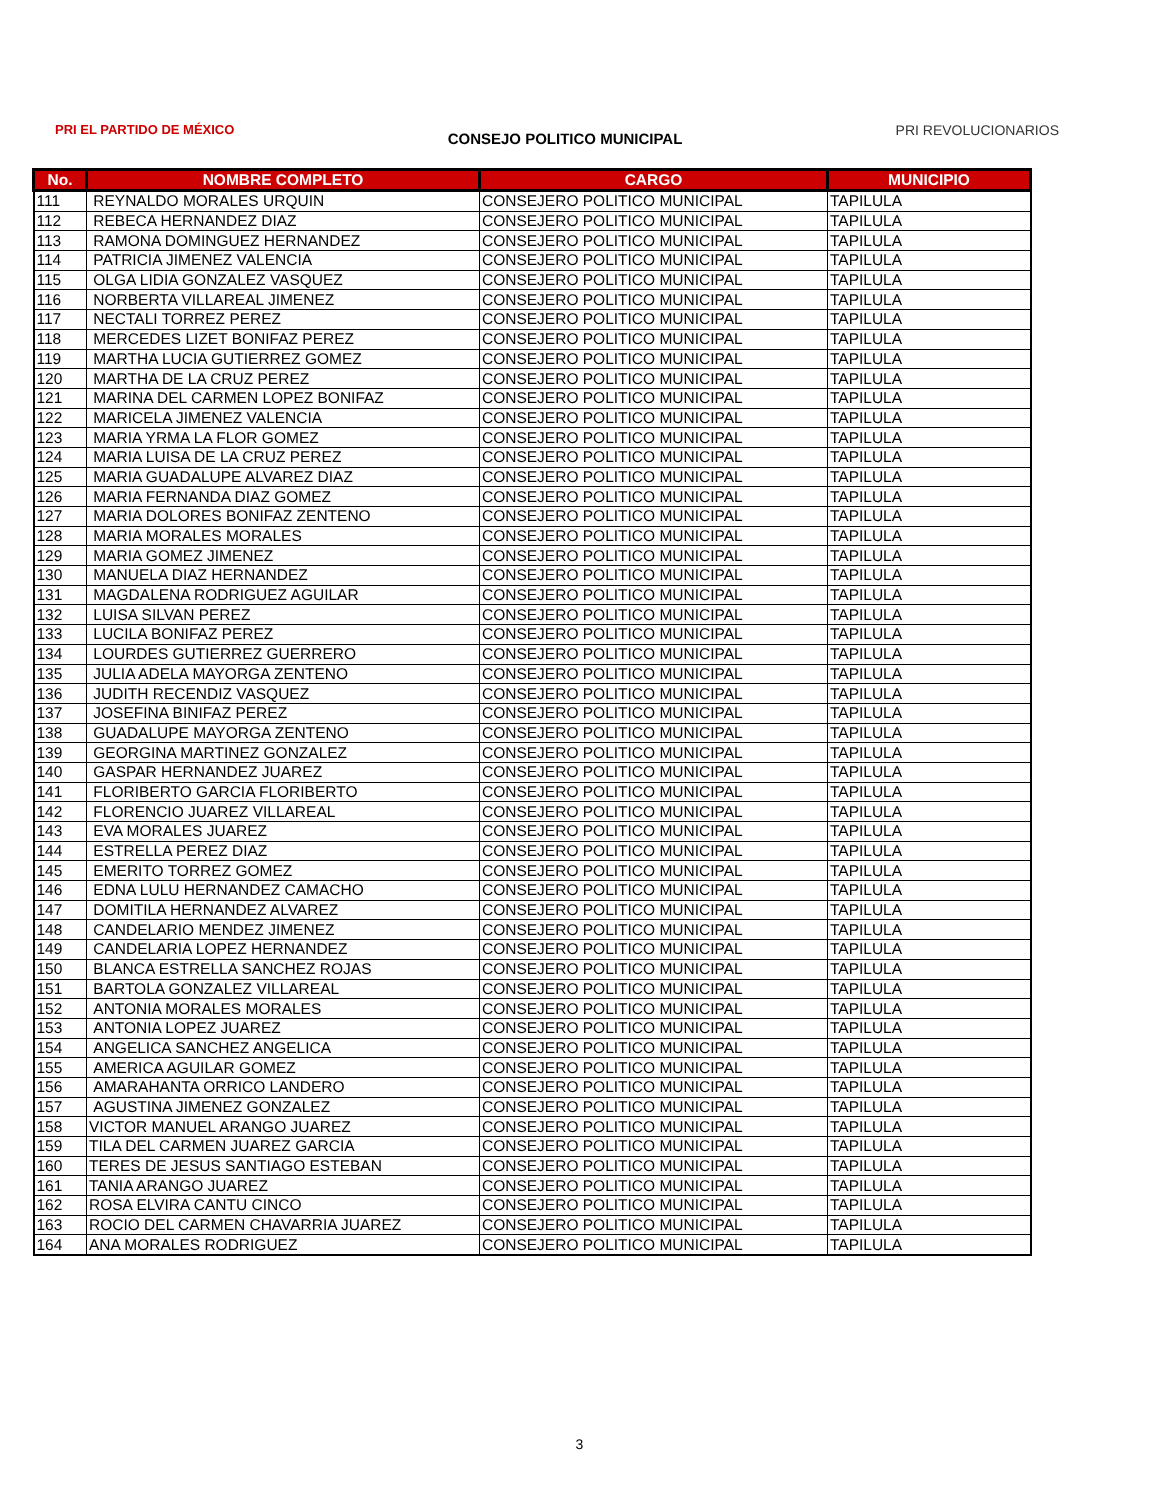PRI EL PARTIDO DE MÉXICO
CONSEJO POLITICO MUNICIPAL
PRI REVOLUCIONARIOS
| No. | NOMBRE COMPLETO | CARGO | MUNICIPIO |
| --- | --- | --- | --- |
| 111 | REYNALDO MORALES URQUIN | CONSEJERO POLITICO MUNICIPAL | TAPILULA |
| 112 | REBECA HERNANDEZ DIAZ | CONSEJERO POLITICO MUNICIPAL | TAPILULA |
| 113 | RAMONA DOMINGUEZ HERNANDEZ | CONSEJERO POLITICO MUNICIPAL | TAPILULA |
| 114 | PATRICIA JIMENEZ VALENCIA | CONSEJERO POLITICO MUNICIPAL | TAPILULA |
| 115 | OLGA LIDIA GONZALEZ VASQUEZ | CONSEJERO POLITICO MUNICIPAL | TAPILULA |
| 116 | NORBERTA VILLAREAL JIMENEZ | CONSEJERO POLITICO MUNICIPAL | TAPILULA |
| 117 | NECTALI TORREZ PEREZ | CONSEJERO POLITICO MUNICIPAL | TAPILULA |
| 118 | MERCEDES LIZET BONIFAZ PEREZ | CONSEJERO POLITICO MUNICIPAL | TAPILULA |
| 119 | MARTHA LUCIA GUTIERREZ GOMEZ | CONSEJERO POLITICO MUNICIPAL | TAPILULA |
| 120 | MARTHA DE LA CRUZ PEREZ | CONSEJERO POLITICO MUNICIPAL | TAPILULA |
| 121 | MARINA DEL CARMEN LOPEZ BONIFAZ | CONSEJERO POLITICO MUNICIPAL | TAPILULA |
| 122 | MARICELA JIMENEZ VALENCIA | CONSEJERO POLITICO MUNICIPAL | TAPILULA |
| 123 | MARIA YRMA LA FLOR GOMEZ | CONSEJERO POLITICO MUNICIPAL | TAPILULA |
| 124 | MARIA LUISA DE LA CRUZ PEREZ | CONSEJERO POLITICO MUNICIPAL | TAPILULA |
| 125 | MARIA GUADALUPE ALVAREZ DIAZ | CONSEJERO POLITICO MUNICIPAL | TAPILULA |
| 126 | MARIA FERNANDA DIAZ GOMEZ | CONSEJERO POLITICO MUNICIPAL | TAPILULA |
| 127 | MARIA DOLORES BONIFAZ ZENTENO | CONSEJERO POLITICO MUNICIPAL | TAPILULA |
| 128 | MARIA MORALES MORALES | CONSEJERO POLITICO MUNICIPAL | TAPILULA |
| 129 | MARIA GOMEZ JIMENEZ | CONSEJERO POLITICO MUNICIPAL | TAPILULA |
| 130 | MANUELA DIAZ HERNANDEZ | CONSEJERO POLITICO MUNICIPAL | TAPILULA |
| 131 | MAGDALENA RODRIGUEZ AGUILAR | CONSEJERO POLITICO MUNICIPAL | TAPILULA |
| 132 | LUISA SILVAN PEREZ | CONSEJERO POLITICO MUNICIPAL | TAPILULA |
| 133 | LUCILA BONIFAZ PEREZ | CONSEJERO POLITICO MUNICIPAL | TAPILULA |
| 134 | LOURDES GUTIERREZ GUERRERO | CONSEJERO POLITICO MUNICIPAL | TAPILULA |
| 135 | JULIA ADELA MAYORGA ZENTENO | CONSEJERO POLITICO MUNICIPAL | TAPILULA |
| 136 | JUDITH RECENDIZ VASQUEZ | CONSEJERO POLITICO MUNICIPAL | TAPILULA |
| 137 | JOSEFINA BINIFAZ PEREZ | CONSEJERO POLITICO MUNICIPAL | TAPILULA |
| 138 | GUADALUPE MAYORGA ZENTENO | CONSEJERO POLITICO MUNICIPAL | TAPILULA |
| 139 | GEORGINA MARTINEZ GONZALEZ | CONSEJERO POLITICO MUNICIPAL | TAPILULA |
| 140 | GASPAR HERNANDEZ JUAREZ | CONSEJERO POLITICO MUNICIPAL | TAPILULA |
| 141 | FLORIBERTO GARCIA FLORIBERTO | CONSEJERO POLITICO MUNICIPAL | TAPILULA |
| 142 | FLORENCIO JUAREZ VILLAREAL | CONSEJERO POLITICO MUNICIPAL | TAPILULA |
| 143 | EVA MORALES JUAREZ | CONSEJERO POLITICO MUNICIPAL | TAPILULA |
| 144 | ESTRELLA PEREZ DIAZ | CONSEJERO POLITICO MUNICIPAL | TAPILULA |
| 145 | EMERITO TORREZ GOMEZ | CONSEJERO POLITICO MUNICIPAL | TAPILULA |
| 146 | EDNA LULU HERNANDEZ CAMACHO | CONSEJERO POLITICO MUNICIPAL | TAPILULA |
| 147 | DOMITILA HERNANDEZ ALVAREZ | CONSEJERO POLITICO MUNICIPAL | TAPILULA |
| 148 | CANDELARIO MENDEZ JIMENEZ | CONSEJERO POLITICO MUNICIPAL | TAPILULA |
| 149 | CANDELARIA LOPEZ HERNANDEZ | CONSEJERO POLITICO MUNICIPAL | TAPILULA |
| 150 | BLANCA ESTRELLA SANCHEZ ROJAS | CONSEJERO POLITICO MUNICIPAL | TAPILULA |
| 151 | BARTOLA GONZALEZ VILLAREAL | CONSEJERO POLITICO MUNICIPAL | TAPILULA |
| 152 | ANTONIA MORALES MORALES | CONSEJERO POLITICO MUNICIPAL | TAPILULA |
| 153 | ANTONIA LOPEZ JUAREZ | CONSEJERO POLITICO MUNICIPAL | TAPILULA |
| 154 | ANGELICA SANCHEZ ANGELICA | CONSEJERO POLITICO MUNICIPAL | TAPILULA |
| 155 | AMERICA AGUILAR GOMEZ | CONSEJERO POLITICO MUNICIPAL | TAPILULA |
| 156 | AMARAHANTA ORRICO LANDERO | CONSEJERO POLITICO MUNICIPAL | TAPILULA |
| 157 | AGUSTINA JIMENEZ GONZALEZ | CONSEJERO POLITICO MUNICIPAL | TAPILULA |
| 158 | VICTOR MANUEL ARANGO JUAREZ | CONSEJERO POLITICO MUNICIPAL | TAPILULA |
| 159 | TILA DEL CARMEN JUAREZ GARCIA | CONSEJERO POLITICO MUNICIPAL | TAPILULA |
| 160 | TERES DE JESUS SANTIAGO ESTEBAN | CONSEJERO POLITICO MUNICIPAL | TAPILULA |
| 161 | TANIA ARANGO JUAREZ | CONSEJERO POLITICO MUNICIPAL | TAPILULA |
| 162 | ROSA ELVIRA CANTU CINCO | CONSEJERO POLITICO MUNICIPAL | TAPILULA |
| 163 | ROCIO DEL CARMEN CHAVARRIA JUAREZ | CONSEJERO POLITICO MUNICIPAL | TAPILULA |
| 164 | ANA MORALES RODRIGUEZ | CONSEJERO POLITICO MUNICIPAL | TAPILULA |
3